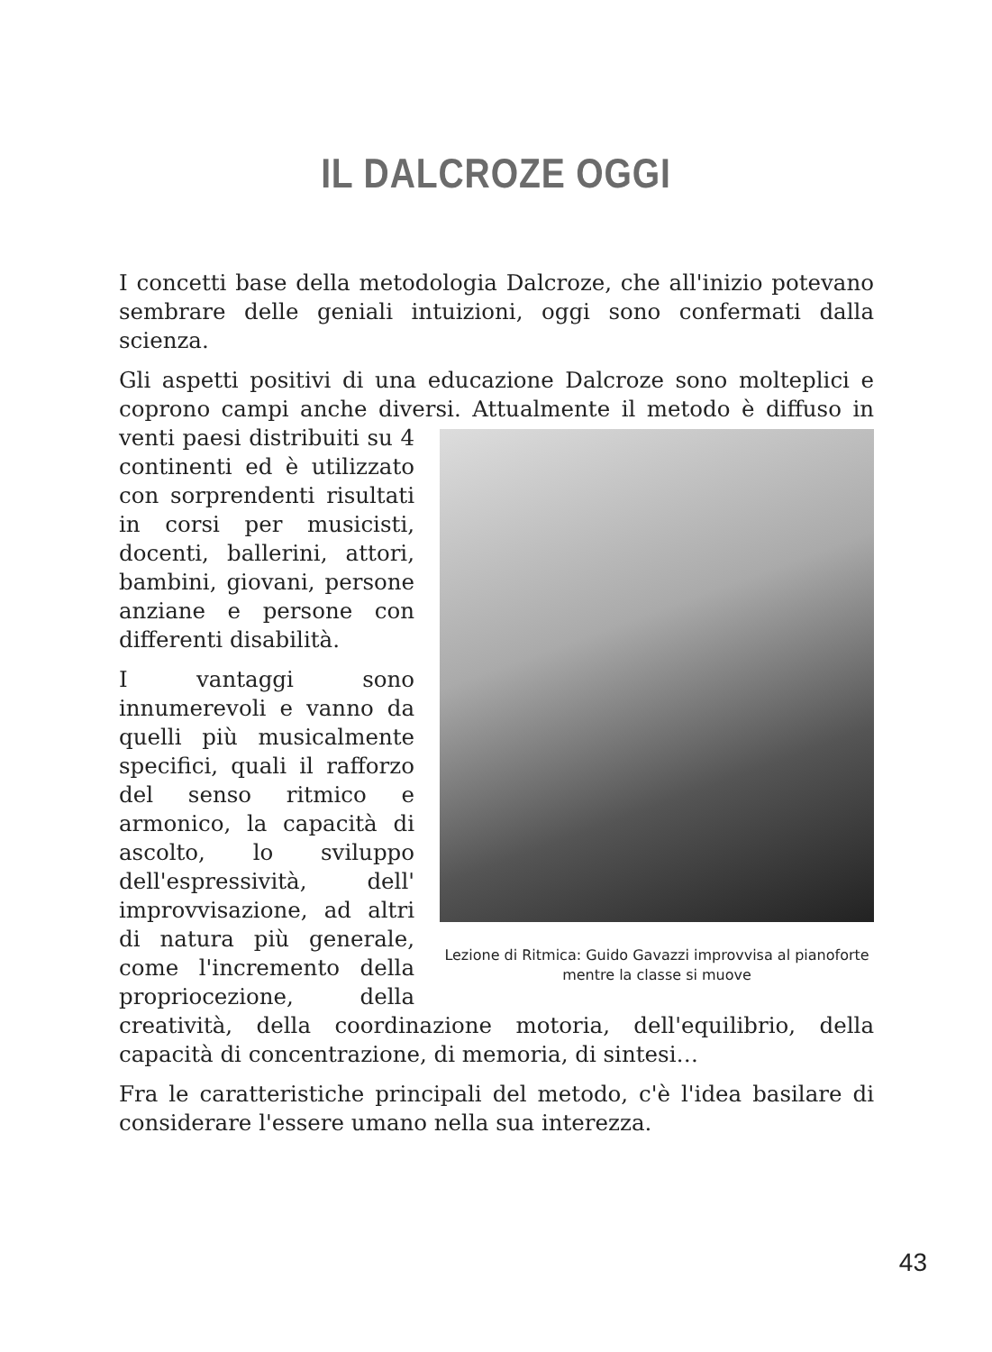IL DALCROZE OGGI
I concetti base della metodologia Dalcroze, che all'inizio potevano sembrare delle geniali intuizioni, oggi sono confermati dalla scienza.
Gli aspetti positivi di una educazione Dalcroze sono molteplici e coprono campi anche diversi. Attualmente il metodo è diffuso in venti Lezione di Ritmica: Guido Gavazzi improvvisa al pianoforte mentre la classe si muove paesi distribuiti su 4 continenti ed è utilizzato con sorprendenti risultati in corsi per musicisti, docenti, ballerini, attori, bambini, giovani, persone anziane e persone con differenti disabilità.
I vantaggi sono innumerevoli e vanno da quelli più musicalmente specifici, quali il rafforzo del senso ritmico e armonico, la capacità di ascolto, lo sviluppo dell'espressività, dell' improvvisazione, ad altri di natura più generale, come l'incremento della propriocezione, della creatività, della coordinazione motoria, dell'equilibrio, della capacità di concentrazione, di memoria, di sintesi…
Fra le caratteristiche principali del metodo, c'è l'idea basilare di considerare l'essere umano nella sua interezza.
43